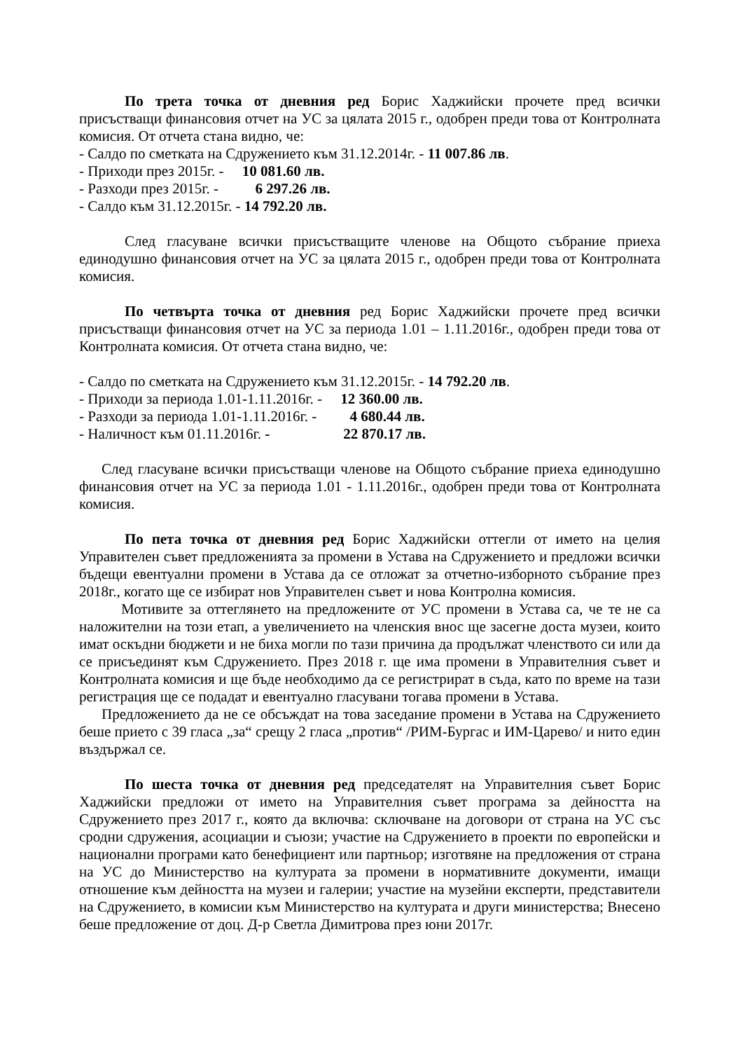По трета точка от дневния ред Борис Хаджийски прочете пред всички присъстващи финансовия отчет на УС за цялата 2015 г., одобрен преди това от Контролната комисия. От отчета стана видно, че:
- Салдо по сметката на Сдружението към 31.12.2014г. - 11 007.86 лв.
- Приходи през 2015г. - 10 081.60 лв.
- Разходи през 2015г. - 6 297.26 лв.
- Салдо към 31.12.2015г. - 14 792.20 лв.
След гласуване всички присъстващите членове на Общото събрание приеха единодушно финансовия отчет на УС за цялата 2015 г., одобрен преди това от Контролната комисия.
По четвърта точка от дневния ред Борис Хаджийски прочете пред всички присъстващи финансовия отчет на УС за периода 1.01 – 1.11.2016г., одобрен преди това от Контролната комисия. От отчета стана видно, че:
- Салдо по сметката на Сдружението към 31.12.2015г. - 14 792.20 лв.
- Приходи за периода 1.01-1.11.2016г. - 12 360.00 лв.
- Разходи за периода 1.01-1.11.2016г. - 4 680.44 лв.
- Наличност към 01.11.2016г. - 22 870.17 лв.
След гласуване всички присъстващи членове на Общото събрание приеха единодушно финансовия отчет на УС за периода 1.01 - 1.11.2016г., одобрен преди това от Контролната комисия.
По пета точка от дневния ред Борис Хаджийски оттегли от името на целия Управителен съвет предложенията за промени в Устава на Сдружението и предложи всички бъдещи евентуални промени в Устава да се отложат за отчетно-изборното събрание през 2018г., когато ще се избират нов Управителен съвет и нова Контролна комисия.
Мотивите за оттеглянето на предложените от УС промени в Устава са, че те не са наложителни на този етап, а увеличението на членския внос ще засегне доста музеи, които имат оскъдни бюджети и не биха могли по тази причина да продължат членството си или да се присъединят към Сдружението. През 2018 г. ще има промени в Управителния съвет и Контролната комисия и ще бъде необходимо да се регистрират в съда, като по време на тази регистрация ще се подадат и евентуално гласувани тогава промени в Устава.
Предложението да не се обсъждат на това заседание промени в Устава на Сдружението беше прието с 39 гласа „за“ срещу 2 гласа „против“ /РИМ-Бургас и ИМ-Царево/ и нито един въздържал се.
По шеста точка от дневния ред председателят на Управителния съвет Борис Хаджийски предложи от името на Управителния съвет програма за дейността на Сдружението през 2017 г., която да включва: сключване на договори от страна на УС със сродни сдружения, асоциации и съюзи; участие на Сдружението в проекти по европейски и национални програми като бенефициент или партньор; изготвяне на предложения от страна на УС до Министерство на културата за промени в нормативните документи, имащи отношение към дейността на музеи и галерии; участие на музейни експерти, представители на Сдружението, в комисии към Министерство на културата и други министерства; Внесено беше предложение от доц. Д-р Светла Димитрова през юни 2017г.